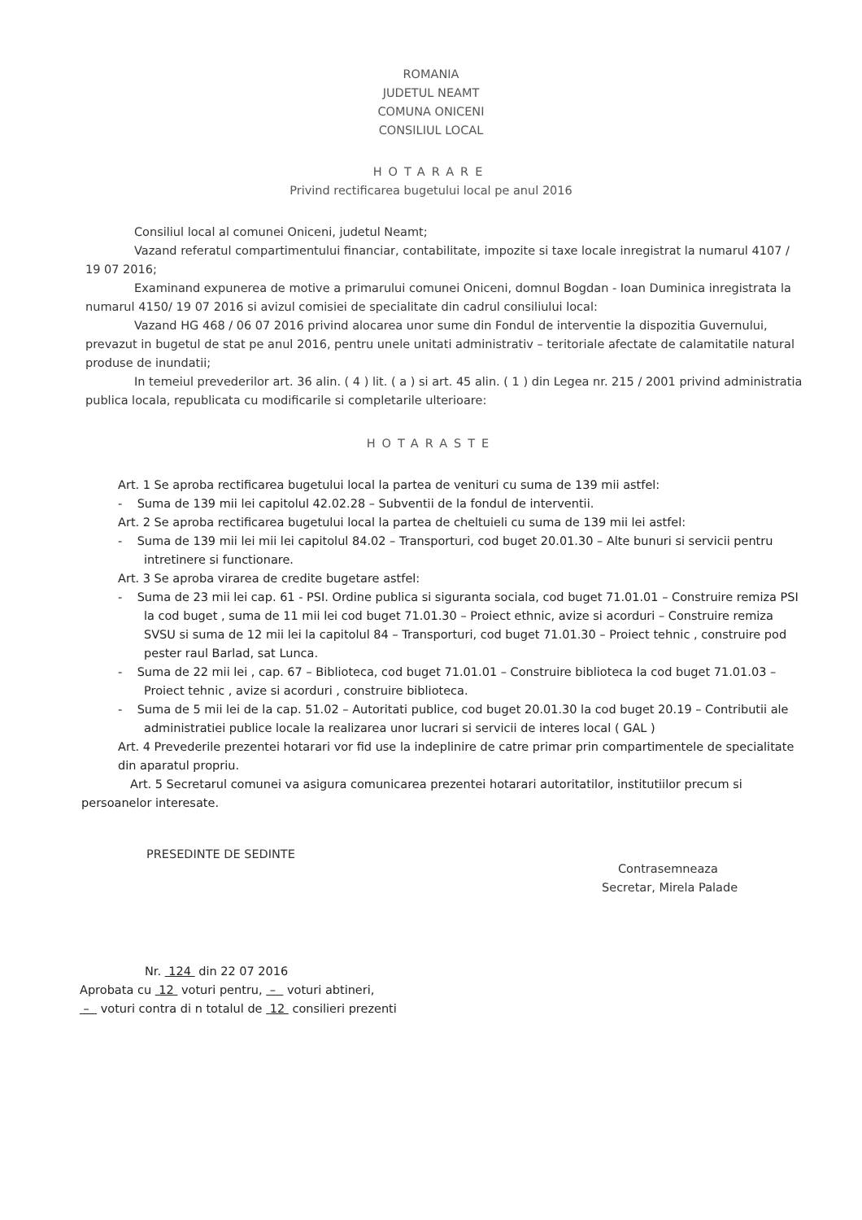ROMANIA
JUDETUL NEAMT
COMUNA ONICENI
CONSILIUL LOCAL
HOTARARE
Privind rectificarea bugetului local pe anul 2016
Consiliul local al comunei Oniceni, judetul Neamt;
Vazand referatul compartimentului financiar, contabilitate, impozite si taxe locale inregistrat la numarul 4107 / 19 07 2016;
Examinand expunerea de motive a primarului comunei Oniceni, domnul Bogdan - Ioan Duminica inregistrata la numarul 4150/ 19 07 2016 si avizul comisiei de specialitate din cadrul consiliului local:
Vazand HG 468 / 06 07 2016 privind alocarea unor sume din Fondul de interventie la dispozitia Guvernului, prevazut in bugetul de stat pe anul 2016, pentru unele unitati administrativ – teritoriale afectate de calamitatile natural produse de inundatii;
In temeiul prevederilor art. 36 alin. ( 4 ) lit. ( a ) si art. 45 alin. ( 1 ) din Legea nr. 215 / 2001 privind administratia publica locala, republicata cu modificarile si completarile ulterioare:
HOTARASTE
Art. 1 Se aproba rectificarea bugetului local la partea de venituri cu suma de 139 mii astfel:
- Suma de 139 mii lei capitolul 42.02.28 – Subventii de la fondul de interventii.
Art. 2 Se aproba rectificarea bugetului local la partea de cheltuieli cu suma de 139 mii lei astfel:
- Suma de 139 mii lei mii lei capitolul 84.02 – Transporturi, cod buget 20.01.30 – Alte bunuri si servicii pentru intretinere si functionare.
Art. 3 Se aproba virarea de credite bugetare astfel:
- Suma de 23 mii lei cap. 61 - PSI. Ordine publica si siguranta sociala, cod buget 71.01.01 – Construire remiza PSI la cod buget , suma de 11 mii lei cod buget 71.01.30 – Proiect ethnic, avize si acorduri – Construire remiza SVSU si suma de 12 mii lei la capitolul 84 – Transporturi, cod buget 71.01.30 – Proiect tehnic , construire pod pester raul Barlad, sat Lunca.
- Suma de 22 mii lei , cap. 67 – Biblioteca, cod buget 71.01.01 – Construire biblioteca la cod buget 71.01.03 – Proiect tehnic , avize si acorduri , construire biblioteca.
- Suma de 5 mii lei de la cap. 51.02 – Autoritati publice, cod buget 20.01.30 la cod buget 20.19 – Contributii ale administratiei publice locale la realizarea unor lucrari si servicii de interes local ( GAL )
Art. 4 Prevederile prezentei hotarari vor fid use la indeplinire de catre primar prin compartimentele de specialitate din aparatul propriu.
Art. 5 Secretarul comunei va asigura comunicarea prezentei hotarari autoritatilor, institutiilor precum si persoanelor interesate.
PRESEDINTE DE SEDINTE
Contrasemneaza
Secretar, Mirela Palade
Nr. 124 din 22 07 2016
Aprobata cu 12 voturi pentru, – voturi abtineri,
– voturi contra di n totalul de 12 consilieri prezenti